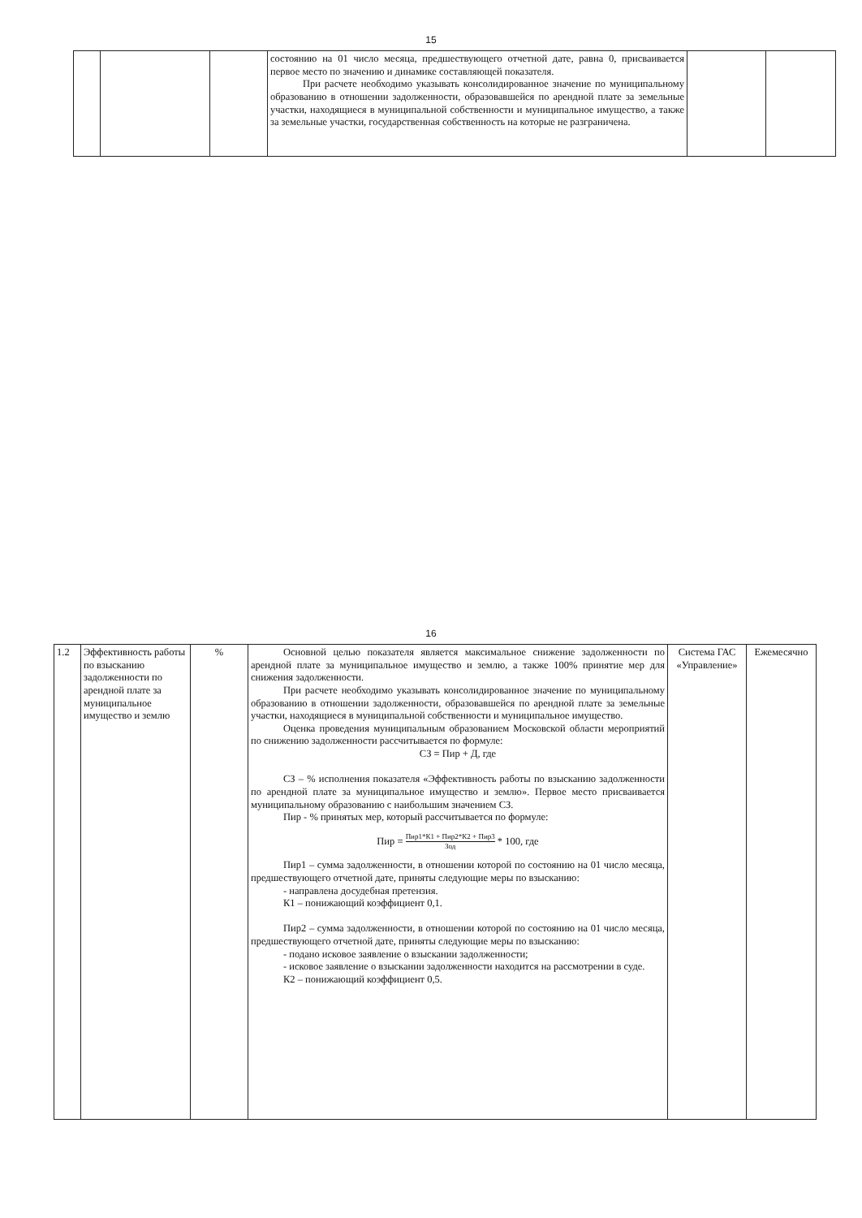15
| | | | состоянию на 01 число месяца, предшествующего отчетной дате, равна 0, присваивается первое место по значению и динамике составляющей показателя. При расчете необходимо указывать консолидированное значение по муниципальному образованию в отношении задолженности, образовавшейся по арендной плате за земельные участки, находящиеся в муниципальной собственности и муниципальное имущество, а также за земельные участки, государственная собственность на которые не разграничена. | | |
16
| 1.2 | Эффективность работы по взысканию задолженности по арендной плате за муниципальное имущество и землю | % | Основной целью показателя является максимальное снижение задолженности по арендной плате за муниципальное имущество и землю, а также 100% принятие мер для снижения задолженности. При расчете необходимо указывать консолидированное значение по муниципальному образованию в отношении задолженности, образовавшейся по арендной плате за земельные участки, находящиеся в муниципальной собственности и муниципальное имущество. Оценка проведения муниципальным образованием Московской области мероприятий по снижению задолженности рассчитывается по формуле: СЗ = Пир + Д, где СЗ – % исполнения показателя «Эффективность работы по взысканию задолженности по арендной плате за муниципальное имущество и землю». Первое место присваивается муниципальному образованию с наибольшим значением СЗ. Пир - % принятых мер, который рассчитывается по формуле: Пир = Пир1*К1 + Пир2*К2 + Пир3 Зод * 100, где Пир1 – сумма задолженности, в отношении которой по состоянию на 01 число месяца, предшествующего отчетной дате, приняты следующие меры по взысканию: - направлена досудебная претензия. К1 – понижающий коэффициент 0,1. Пир2 – сумма задолженности, в отношении которой по состоянию на 01 число месяца, предшествующего отчетной дате, приняты следующие меры по взысканию: - подано исковое заявление о взыскании задолженности; - исковое заявление о взыскании задолженности находится на рассмотрении в суде. К2 – понижающий коэффициент 0,5. | Система ГАС «Управление» | Ежемесячно |